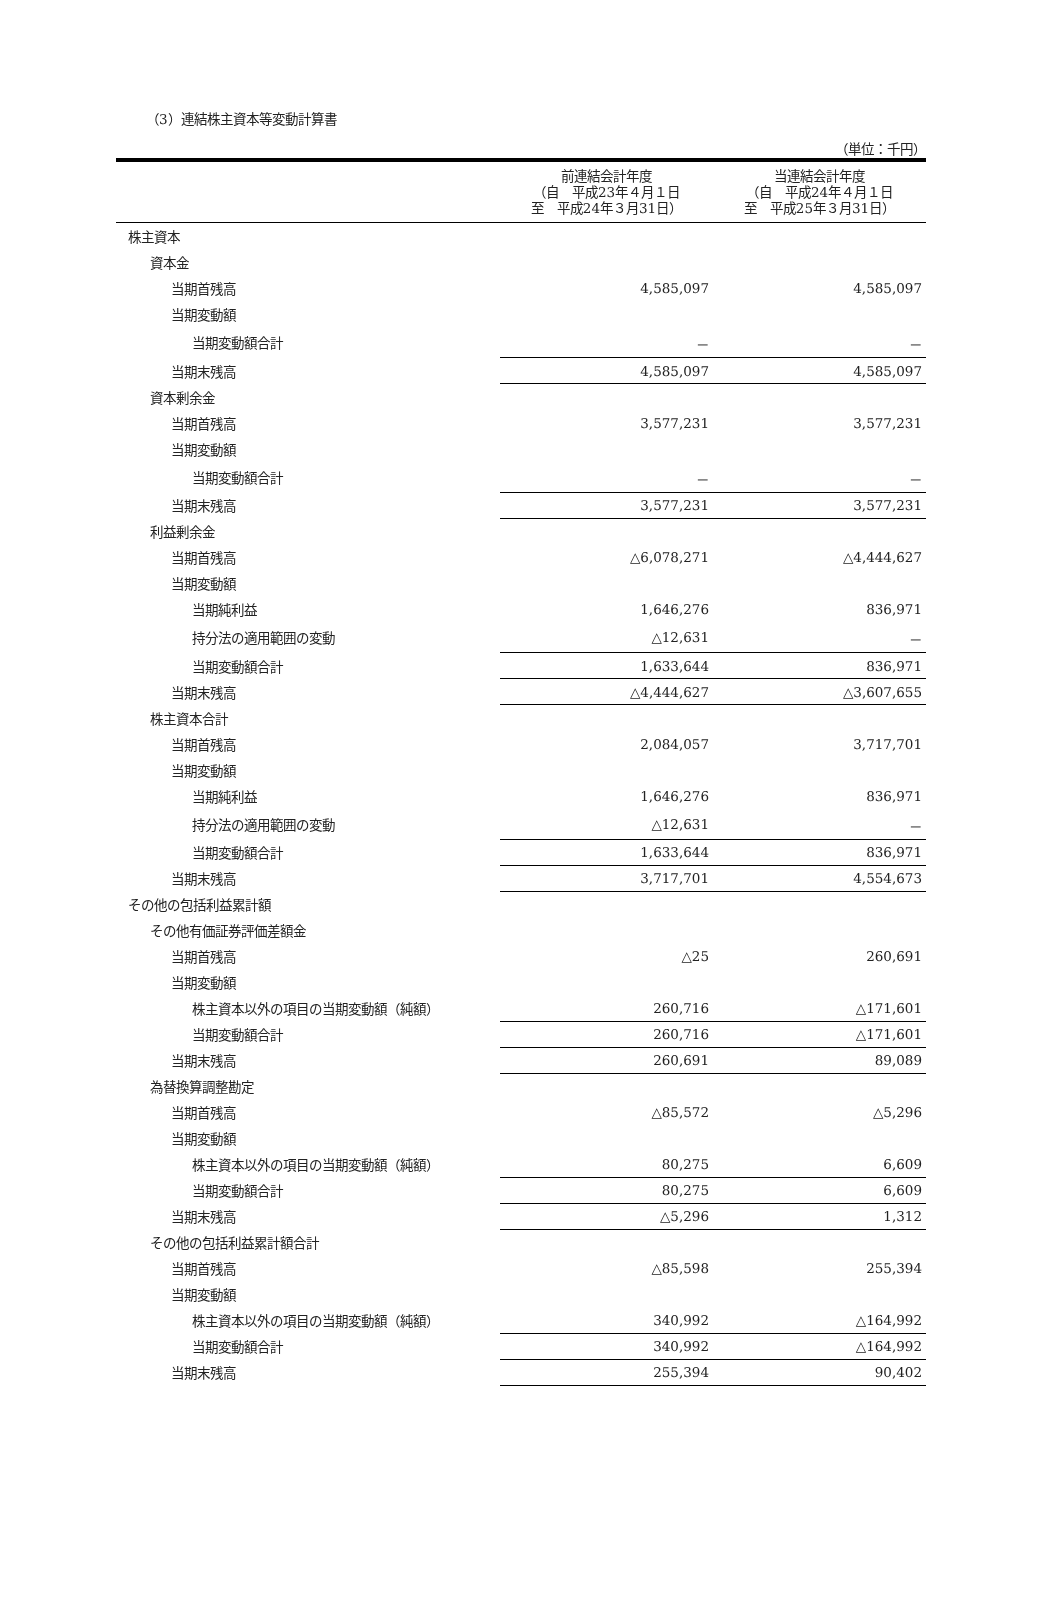（3）連結株主資本等変動計算書
（単位：千円）
| | 前連結会計年度 （自 平成23年４月１日 至 平成24年３月31日） | 当連結会計年度 （自 平成24年４月１日 至 平成25年３月31日） |
| --- | --- | --- |
| 株主資本 | | |
| 資本金 | | |
| 当期首残高 | 4,585,097 | 4,585,097 |
| 当期変動額 | | |
| 当期変動額合計 | － | － |
| 当期末残高 | 4,585,097 | 4,585,097 |
| 資本剰余金 | | |
| 当期首残高 | 3,577,231 | 3,577,231 |
| 当期変動額 | | |
| 当期変動額合計 | － | － |
| 当期末残高 | 3,577,231 | 3,577,231 |
| 利益剰余金 | | |
| 当期首残高 | △6,078,271 | △4,444,627 |
| 当期変動額 | | |
| 当期純利益 | 1,646,276 | 836,971 |
| 持分法の適用範囲の変動 | △12,631 | － |
| 当期変動額合計 | 1,633,644 | 836,971 |
| 当期末残高 | △4,444,627 | △3,607,655 |
| 株主資本合計 | | |
| 当期首残高 | 2,084,057 | 3,717,701 |
| 当期変動額 | | |
| 当期純利益 | 1,646,276 | 836,971 |
| 持分法の適用範囲の変動 | △12,631 | － |
| 当期変動額合計 | 1,633,644 | 836,971 |
| 当期末残高 | 3,717,701 | 4,554,673 |
| その他の包括利益累計額 | | |
| その他有価証券評価差額金 | | |
| 当期首残高 | △25 | 260,691 |
| 当期変動額 | | |
| 株主資本以外の項目の当期変動額（純額） | 260,716 | △171,601 |
| 当期変動額合計 | 260,716 | △171,601 |
| 当期末残高 | 260,691 | 89,089 |
| 為替換算調整勘定 | | |
| 当期首残高 | △85,572 | △5,296 |
| 当期変動額 | | |
| 株主資本以外の項目の当期変動額（純額） | 80,275 | 6,609 |
| 当期変動額合計 | 80,275 | 6,609 |
| 当期末残高 | △5,296 | 1,312 |
| その他の包括利益累計額合計 | | |
| 当期首残高 | △85,598 | 255,394 |
| 当期変動額 | | |
| 株主資本以外の項目の当期変動額（純額） | 340,992 | △164,992 |
| 当期変動額合計 | 340,992 | △164,992 |
| 当期末残高 | 255,394 | 90,402 |